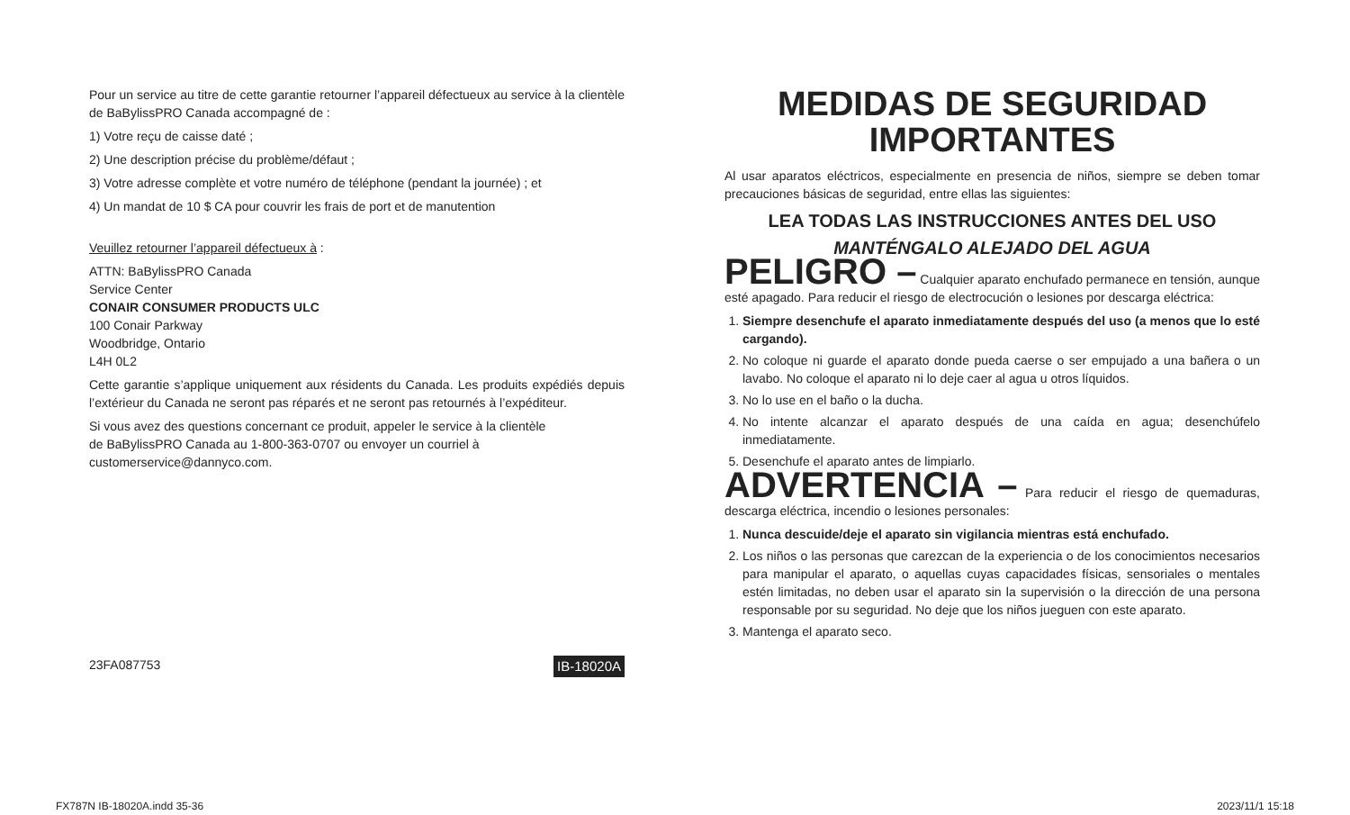Pour un service au titre de cette garantie retourner l’appareil défectueux au service à la clientèle de BaBylissPRO Canada accompagné de :
1) Votre reçu de caisse daté ;
2) Une description précise du problème/défaut ;
3) Votre adresse complète et votre numéro de téléphone (pendant la journée) ; et
4) Un mandat de 10 $ CA pour couvrir les frais de port et de manutention
Veuillez retourner l’appareil défectueux à :
ATTN: BaBylissPRO Canada
Service Center
CONAIR CONSUMER PRODUCTS ULC
100 Conair Parkway
Woodbridge, Ontario
L4H 0L2
Cette garantie s’applique uniquement aux résidents du Canada. Les produits expédiés depuis l’extérieur du Canada ne seront pas réparés et ne seront pas retournés à l’expéditeur.
Si vous avez des questions concernant ce produit, appeler le service à la clientèle
de BaBylissPRO Canada au 1-800-363-0707 ou envoyer un courriel à
customerservice@dannyco.com.
23FA087753 IB-18020A
MEDIDAS DE SEGURIDAD IMPORTANTES
Al usar aparatos eléctricos, especialmente en presencia de niños, siempre se deben tomar precauciones básicas de seguridad, entre ellas las siguientes:
LEA TODAS LAS INSTRUCCIONES ANTES DEL USO
MANTÉNGALO ALEJADO DEL AGUA
PELIGRO – Cualquier aparato enchufado permanece en tensión, aunque esté apagado. Para reducir el riesgo de electrocución o lesiones por descarga eléctrica:
1. Siempre desenchufe el aparato inmediatamente después del uso (a menos que lo esté cargando).
2. No coloque ni guarde el aparato donde pueda caerse o ser empujado a una bañera o un lavabo. No coloque el aparato ni lo deje caer al agua u otros líquidos.
3. No lo use en el baño o la ducha.
4. No intente alcanzar el aparato después de una caída en agua; desenchúfelo inmediatamente.
5. Desenchufe el aparato antes de limpiarlo.
ADVERTENCIA – Para reducir el riesgo de quemaduras, descarga eléctrica, incendio o lesiones personales:
1. Nunca descuide/deje el aparato sin vigilancia mientras está enchufado.
2. Los niños o las personas que carezcan de la experiencia o de los conocimientos necesarios para manipular el aparato, o aquellas cuyas capacidades físicas, sensoriales o mentales estén limitadas, no deben usar el aparato sin la supervisión o la dirección de una persona responsable por su seguridad. No deje que los niños jueguen con este aparato.
3. Mantenga el aparato seco.
FX787N IB-18020A.indd 35-36 2023/11/1 15:18